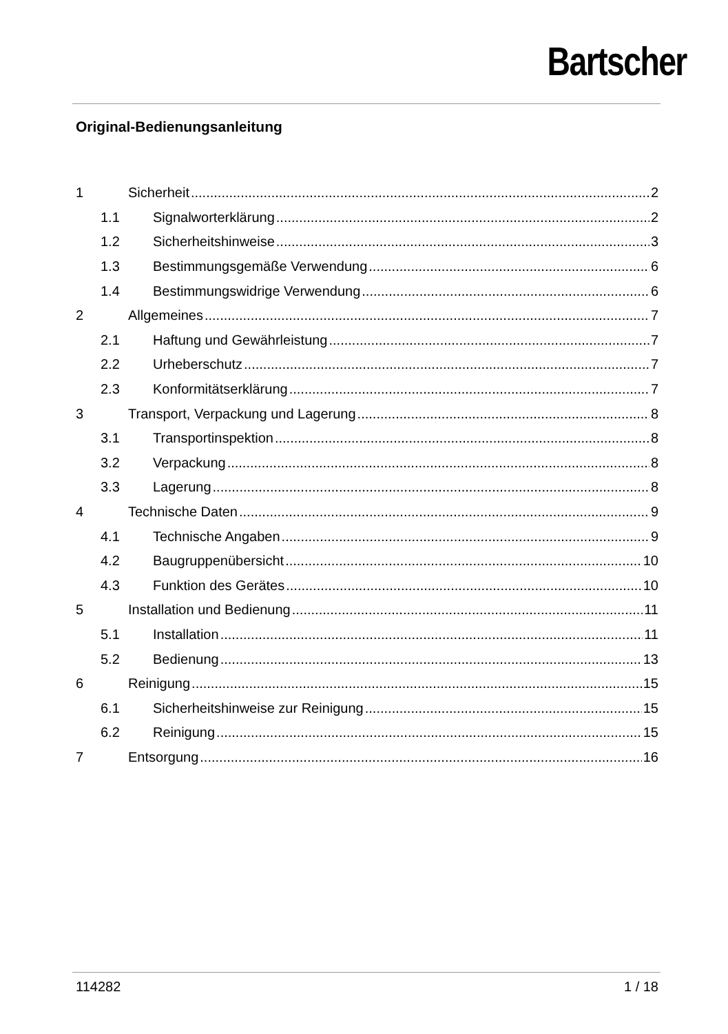Bartscher
Original-Bedienungsanleitung
1 Sicherheit 2
1.1 Signalworterklärung 2
1.2 Sicherheitshinweise 3
1.3 Bestimmungsgemäße Verwendung 6
1.4 Bestimmungswidrige Verwendung 6
2 Allgemeines 7
2.1 Haftung und Gewährleistung 7
2.2 Urheberschutz 7
2.3 Konformitätserklärung 7
3 Transport, Verpackung und Lagerung 8
3.1 Transportinspektion 8
3.2 Verpackung 8
3.3 Lagerung 8
4 Technische Daten 9
4.1 Technische Angaben 9
4.2 Baugruppenübersicht 10
4.3 Funktion des Gerätes 10
5 Installation und Bedienung 11
5.1 Installation 11
5.2 Bedienung 13
6 Reinigung 15
6.1 Sicherheitshinweise zur Reinigung 15
6.2 Reinigung 15
7 Entsorgung 16
114282 1 / 18